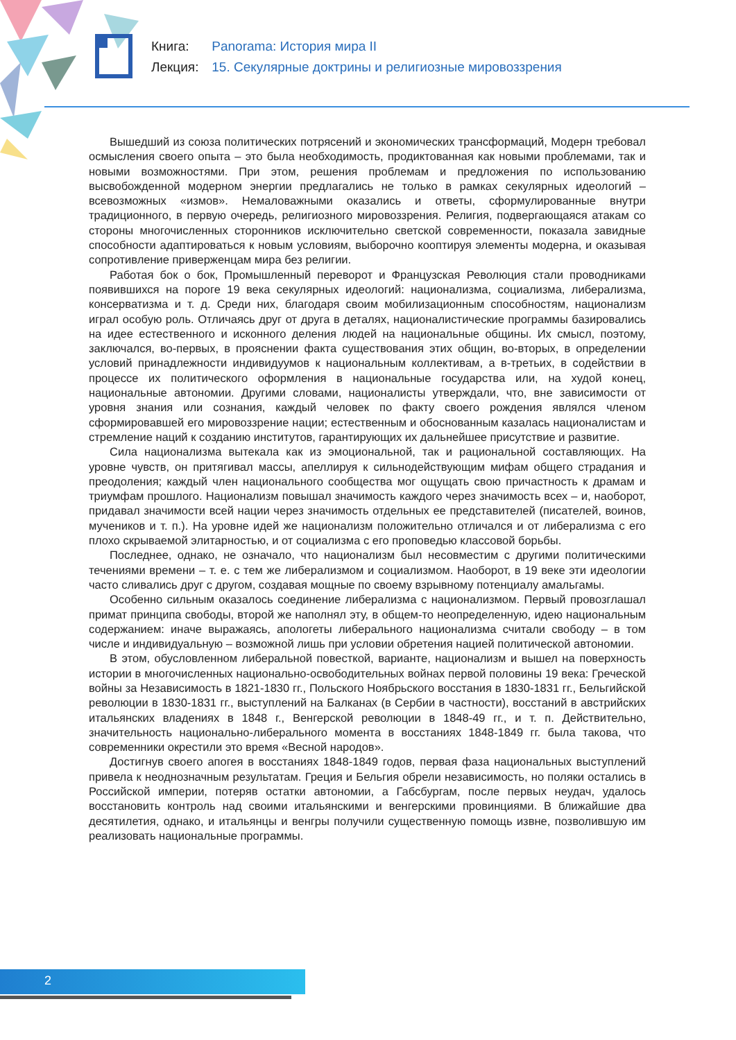Книга: Panorama: История мира II
Лекция: 15. Секулярные доктрины и религиозные мировоззрения
Вышедший из союза политических потрясений и экономических трансформаций, Модерн требовал осмысления своего опыта – это была необходимость, продиктованная как новыми проблемами, так и новыми возможностями. При этом, решения проблемам и предложения по использованию высвобожденной модерном энергии предлагались не только в рамках секулярных идеологий – всевозможных «измов». Немаловажными оказались и ответы, сформулированные внутри традиционного, в первую очередь, религиозного мировоззрения. Религия, подвергающаяся атакам со стороны многочисленных сторонников исключительно светской современности, показала завидные способности адаптироваться к новым условиям, выборочно кооптируя элементы модерна, и оказывая сопротивление приверженцам мира без религии.
Работая бок о бок, Промышленный переворот и Французская Революция стали проводниками появившихся на пороге 19 века секулярных идеологий: национализма, социализма, либерализма, консерватизма и т. д. Среди них, благодаря своим мобилизационным способностям, национализм играл особую роль. Отличаясь друг от друга в деталях, националистические программы базировались на идее естественного и исконного деления людей на национальные общины. Их смысл, поэтому, заключался, во-первых, в прояснении факта существования этих общин, во-вторых, в определении условий принадлежности индивидуумов к национальным коллективам, а в-третьих, в содействии в процессе их политического оформления в национальные государства или, на худой конец, национальные автономии. Другими словами, националисты утверждали, что, вне зависимости от уровня знания или сознания, каждый человек по факту своего рождения являлся членом сформировавшей его мировоззрение нации; естественным и обоснованным казалась националистам и стремление наций к созданию институтов, гарантирующих их дальнейшее присутствие и развитие.
Сила национализма вытекала как из эмоциональной, так и рациональной составляющих. На уровне чувств, он притягивал массы, апеллируя к сильнодействующим мифам общего страдания и преодоления; каждый член национального сообщества мог ощущать свою причастность к драмам и триумфам прошлого. Национализм повышал значимость каждого через значимость всех – и, наоборот, придавал значимости всей нации через значимость отдельных ее представителей (писателей, воинов, мучеников и т. п.). На уровне идей же национализм положительно отличался и от либерализма с его плохо скрываемой элитарностью, и от социализма с его проповедью классовой борьбы.
Последнее, однако, не означало, что национализм был несовместим с другими политическими течениями времени – т. е. с тем же либерализмом и социализмом. Наоборот, в 19 веке эти идеологии часто сливались друг с другом, создавая мощные по своему взрывному потенциалу амальгамы.
Особенно сильным оказалось соединение либерализма с национализмом. Первый провозглашал примат принципа свободы, второй же наполнял эту, в общем-то неопределенную, идею национальным содержанием: иначе выражаясь, апологеты либерального национализма считали свободу – в том числе и индивидуальную – возможной лишь при условии обретения нацией политической автономии.
В этом, обусловленном либеральной повесткой, варианте, национализм и вышел на поверхность истории в многочисленных национально-освободительных войнах первой половины 19 века: Греческой войны за Независимость в 1821-1830 гг., Польского Ноябрьского восстания в 1830-1831 гг., Бельгийской революции в 1830-1831 гг., выступлений на Балканах (в Сербии в частности), восстаний в австрийских итальянских владениях в 1848 г., Венгерской революции в 1848-49 гг., и т. п. Действительно, значительность национально-либерального момента в восстаниях 1848-1849 гг. была такова, что современники окрестили это время «Весной народов».
Достигнув своего апогея в восстаниях 1848-1849 годов, первая фаза национальных выступлений привела к неоднозначным результатам. Греция и Бельгия обрели независимость, но поляки остались в Российской империи, потеряв остатки автономии, а Габсбургам, после первых неудач, удалось восстановить контроль над своими итальянскими и венгерскими провинциями. В ближайшие два десятилетия, однако, и итальянцы и венгры получили существенную помощь извне, позволившую им реализовать национальные программы.
2